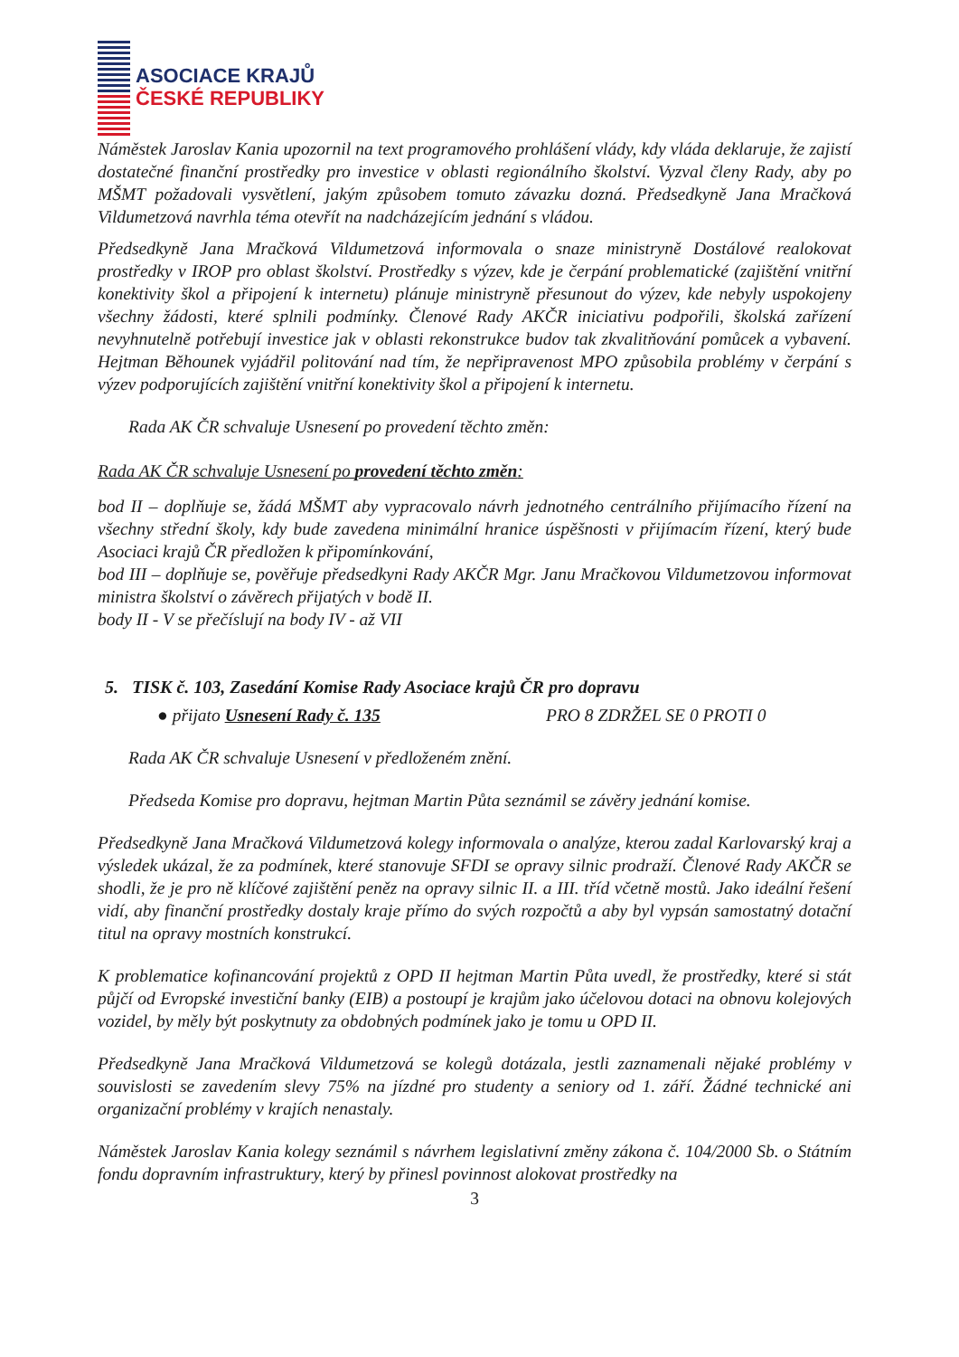ASOCIACE KRAJŮ
ČESKÉ REPUBLIKY
Náměstek Jaroslav Kania upozornil na text programového prohlášení vlády, kdy vláda deklaruje, že zajistí dostatečné finanční prostředky pro investice v oblasti regionálního školství. Vyzval členy Rady, aby po MŠMT požadovali vysvětlení, jakým způsobem tomuto závazku dozná. Předsedkyně Jana Mračková Vildumetzová navrhla téma otevřít na nadcházejícím jednání s vládou.
Předsedkyně Jana Mračková Vildumetzová informovala o snaze ministryně Dostálové realokovat prostředky v IROP pro oblast školství. Prostředky s výzev, kde je čerpání problematické (zajištění vnitřní konektivity škol a připojení k internetu) plánuje ministryně přesunout do výzev, kde nebyly uspokojeny všechny žádosti, které splnili podmínky. Členové Rady AKČR iniciativu podpořili, školská zařízení nevyhnutelně potřebují investice jak v oblasti rekonstrukce budov tak zkvalitňování pomůcek a vybavení. Hejtman Běhounek vyjádřil politování nad tím, že nepřipravenost MPO způsobila problémy v čerpání s výzev podporujících zajištění vnitřní konektivity škol a připojení k internetu.
Rada AK ČR schvaluje Usnesení po provedení těchto změn:
Rada AK ČR schvaluje Usnesení po provedení těchto změn:
bod II – doplňuje se, žádá MŠMT aby vypracovalo návrh jednotného centrálního přijímacího řízení na všechny střední školy, kdy bude zavedena minimální hranice úspěšnosti v přijímacím řízení, který bude Asociaci krajů ČR předložen k připomínkování,
bod III – doplňuje se, pověřuje předsedkyni Rady AKČR Mgr. Janu Mračkovou Vildumetzovou informovat ministra školství o závěrech přijatých v bodě II.
body II - V se přečíslují na body IV - až VII
5. TISK č. 103, Zasedání Komise Rady Asociace krajů ČR pro dopravu
● přijato Usnesení Rady č. 135 PRO 8 ZDRŽEL SE 0 PROTI 0
Rada AK ČR schvaluje Usnesení v předloženém znění.
Předseda Komise pro dopravu, hejtman Martin Půta seznámil se závěry jednání komise.
Předsedkyně Jana Mračková Vildumetzová kolegy informovala o analýze, kterou zadal Karlovarský kraj a výsledek ukázal, že za podmínek, které stanovuje SFDI se opravy silnic prodraží. Členové Rady AKČR se shodli, že je pro ně klíčové zajištění peněz na opravy silnic II. a III. tříd včetně mostů. Jako ideální řešení vidí, aby finanční prostředky dostaly kraje přímo do svých rozpočtů a aby byl vypsán samostatný dotační titul na opravy mostních konstrukcí.
K problematice kofinancování projektů z OPD II hejtman Martin Půta uvedl, že prostředky, které si stát půjčí od Evropské investiční banky (EIB) a postoupí je krajům jako účelovou dotaci na obnovu kolejových vozidel, by měly být poskytnuty za obdobných podmínek jako je tomu u OPD II.
Předsedkyně Jana Mračková Vildumetzová se kolegů dotázala, jestli zaznamenali nějaké problémy v souvislosti se zavedením slevy 75% na jízdné pro studenty a seniory od 1. září. Žádné technické ani organizační problémy v krajích nenastaly.
Náměstek Jaroslav Kania kolegy seznámil s návrhem legislativní změny zákona č. 104/2000 Sb. o Státním fondu dopravním infrastruktury, který by přinesl povinnost alokovat prostředky na
3